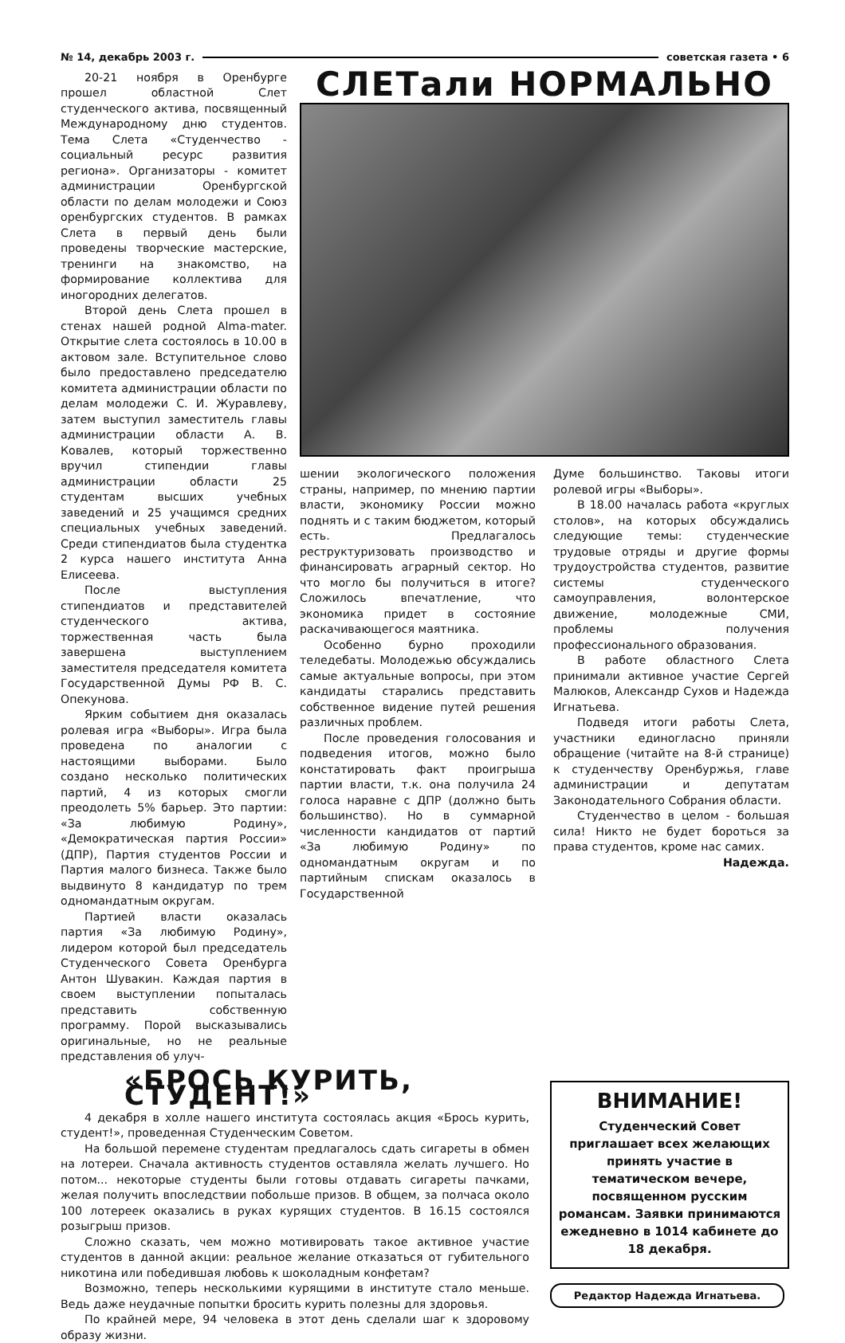№ 14, декабрь 2003 г. советская газета • 6
20-21 ноября в Оренбурге прошел областной Слет студенческого актива, посвященный Международному дню студентов. Тема Слета «Студенчество - социальный ресурс развития региона». Организаторы - комитет администрации Оренбургской области по делам молодежи и Союз оренбургских студентов. В рамках Слета в первый день были проведены творческие мастерские, тренинги на знакомство, на формирование коллектива для иногородних делегатов.
Второй день Слета прошел в стенах нашей родной Alma-mater. Открытие слета состоялось в 10.00 в актовом зале. Вступительное слово было предоставлено председателю комитета администрации области по делам молодежи С. И. Журавлеву, затем выступил заместитель главы администрации области А. В. Ковалев, который торжественно вручил стипендии главы администрации области 25 студентам высших учебных заведений и 25 учащимся средних специальных учебных заведений. Среди стипендиатов была студентка 2 курса нашего института Анна Елисеева.
После выступления стипендиатов и представителей студенческого актива, торжественная часть была завершена выступлением заместителя председателя комитета Государственной Думы РФ В. С. Опекунова.
Ярким событием дня оказалась ролевая игра «Выборы». Игра была проведена по аналогии с настоящими выборами. Было создано несколько политических партий, 4 из которых смогли преодолеть 5% барьер. Это партии: «За любимую Родину», «Демократическая партия России» (ДПР), Партия студентов России и Партия малого бизнеса. Также было выдвинуто 8 кандидатур по трем одномандатным округам.
Партией власти оказалась партия «За любимую Родину», лидером которой был председатель Студенческого Совета Оренбурга Антон Шувакин. Каждая партия в своем выступлении попыталась представить собственную программу. Порой высказывались оригинальные, но не реальные представления об улуч-
СЛЕТали НОРМАЛЬНО
шении экологического положения страны, например, по мнению партии власти, экономику России можно поднять и с таким бюджетом, который есть. Предлагалось реструктуризовать производство и финансировать аграрный сектор. Но что могло бы получиться в итоге? Сложилось впечатление, что экономика придет в состояние раскачивающегося маятника.
Особенно бурно проходили теледебаты. Молодежью обсуждались самые актуальные вопросы, при этом кандидаты старались представить собственное видение путей решения различных проблем.
После проведения голосования и подведения итогов, можно было констатировать факт проигрыша партии власти, т.к. она получила 24 голоса наравне с ДПР (должно быть большинство). Но в суммарной численности кандидатов от партий «За любимую Родину» по одномандатным округам и по партийным спискам оказалось в Государственной
Думе большинство. Таковы итоги ролевой игры «Выборы».
В 18.00 началась работа «круглых столов», на которых обсуждались следующие темы: студенческие трудовые отряды и другие формы трудоустройства студентов, развитие системы студенческого самоуправления, волонтерское движение, молодежные СМИ, проблемы получения профессионального образования.
В работе областного Слета принимали активное участие Сергей Малюков, Александр Сухов и Надежда Игнатьева.
Подведя итоги работы Слета, участники единогласно приняли обращение (читайте на 8-й странице) к студенчеству Оренбуржья, главе администрации и депутатам Законодательного Собрания области.
Студенчество в целом - большая сила! Никто не будет бороться за права студентов, кроме нас самих.
Надежда.
«БРОСЬ КУРИТЬ, СТУДЕНТ!»
4 декабря в холле нашего института состоялась акция «Брось курить, студент!», проведенная Студенческим Советом.
На большой перемене студентам предлагалось сдать сигареты в обмен на лотереи. Сначала активность студентов оставляла желать лучшего. Но потом... некоторые студенты были готовы отдавать сигареты пачками, желая получить впоследствии побольше призов. В общем, за полчаса около 100 лотереек оказались в руках курящих студентов. В 16.15 состоялся розыгрыш призов.
Сложно сказать, чем можно мотивировать такое активное участие студентов в данной акции: реальное желание отказаться от губительного никотина или победившая любовь к шоколадным конфетам?
Возможно, теперь несколькими курящими в институте стало меньше. Ведь даже неудачные попытки бросить курить полезны для здоровья.
По крайней мере, 94 человека в этот день сделали шаг к здоровому образу жизни.
ВНИМАНИЕ!
Студенческий Совет приглашает всех желающих принять участие в тематическом вечере, посвященном русским романсам. Заявки принимаются ежедневно в 1014 кабинете до 18 декабря.
Редактор Надежда Игнатьева.